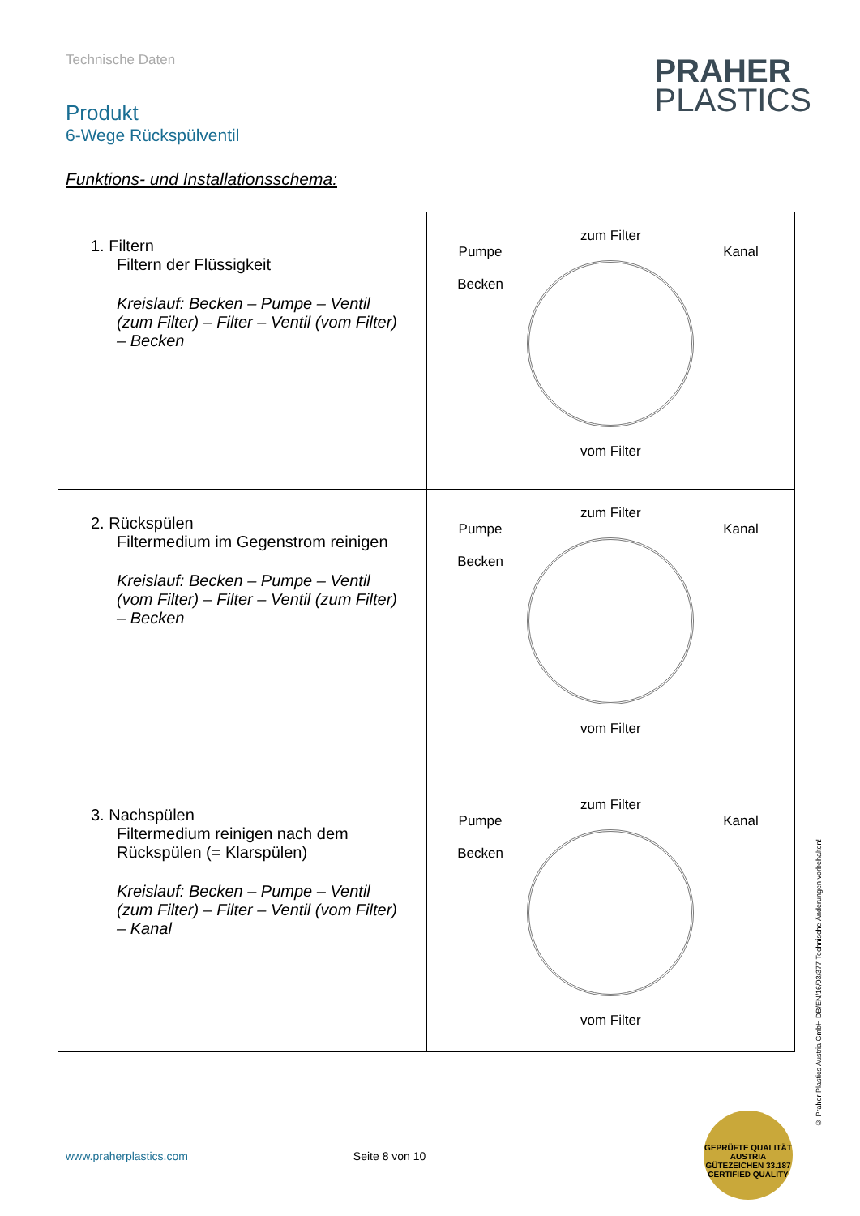Technische Daten
Produkt
6-Wege Rückspülventil
PRAHER
PLASTICS
Funktions- und Installationsschema:
| 1. Filtern Filtern der Flüssigkeit Kreislauf: Becken – Pumpe – Ventil (zum Filter) – Filter – Ventil (vom Filter) – Becken | zum Filter Pumpe Becken Kanal vom Filter |
| 2. Rückspülen Filtermedium im Gegenstrom reinigen Kreislauf: Becken – Pumpe – Ventil (vom Filter) – Filter – Ventil (zum Filter) – Becken | zum Filter Pumpe Becken Kanal vom Filter |
| 3. Nachspülen Filtermedium reinigen nach dem Rückspülen (= Klarspülen) Kreislauf: Becken – Pumpe – Ventil (zum Filter) – Filter – Ventil (vom Filter) – Kanal | zum Filter Pumpe Becken Kanal vom Filter |
www.praherplastics.com Seite 8 von 10
© Praher Plastics Austria GmbH DB/EN/16/03/377 Technische Änderungen vorbehalten!
GEPRÜFTE QUALITÄT AUSTRIA GÜTEZEICHEN 33.187 CERTIFIED QUALITY